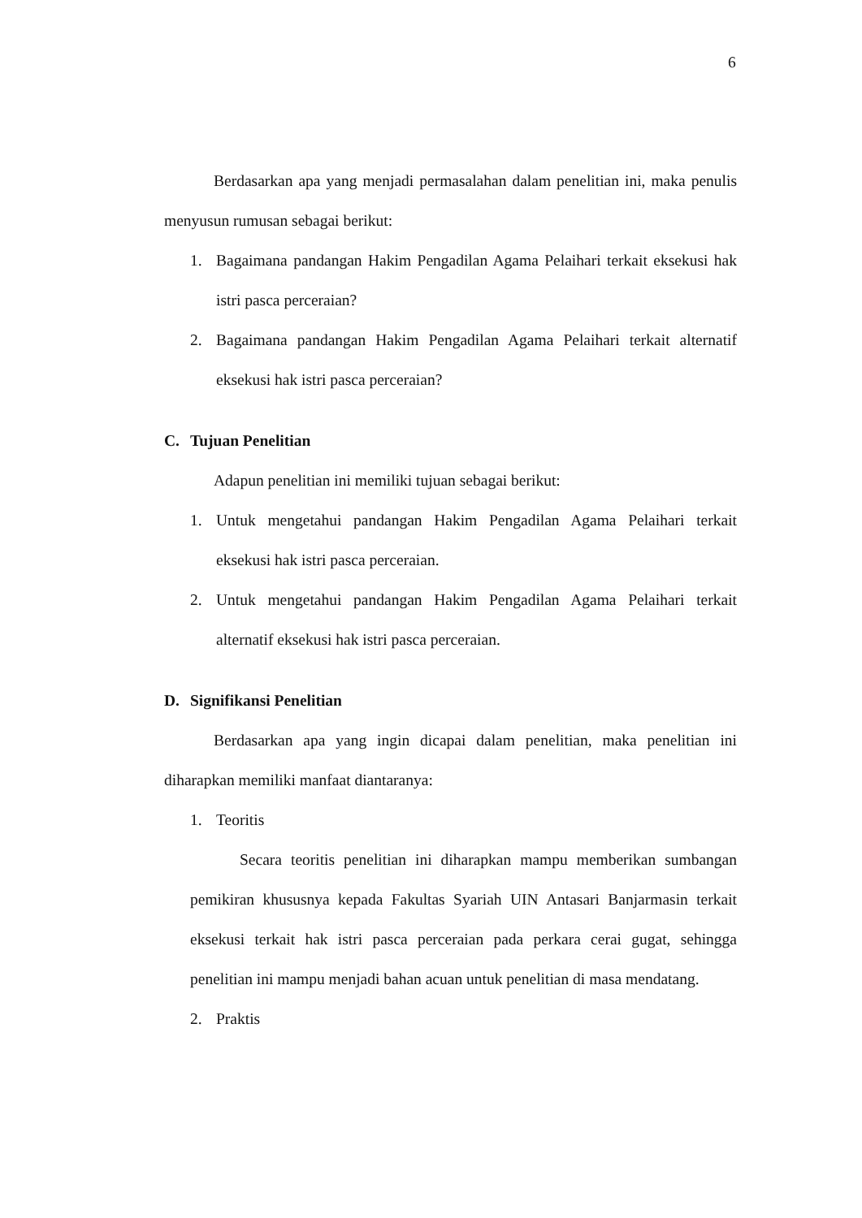6
Berdasarkan apa yang menjadi permasalahan dalam penelitian ini, maka penulis menyusun rumusan sebagai berikut:
1. Bagaimana pandangan Hakim Pengadilan Agama Pelaihari terkait eksekusi hak istri pasca perceraian?
2. Bagaimana pandangan Hakim Pengadilan Agama Pelaihari terkait alternatif eksekusi hak istri pasca perceraian?
C. Tujuan Penelitian
Adapun penelitian ini memiliki tujuan sebagai berikut:
1. Untuk mengetahui pandangan Hakim Pengadilan Agama Pelaihari terkait eksekusi hak istri pasca perceraian.
2. Untuk mengetahui pandangan Hakim Pengadilan Agama Pelaihari terkait alternatif eksekusi hak istri pasca perceraian.
D. Signifikansi Penelitian
Berdasarkan apa yang ingin dicapai dalam penelitian, maka penelitian ini diharapkan memiliki manfaat diantaranya:
1. Teoritis
Secara teoritis penelitian ini diharapkan mampu memberikan sumbangan pemikiran khususnya kepada Fakultas Syariah UIN Antasari Banjarmasin terkait eksekusi terkait hak istri pasca perceraian pada perkara cerai gugat, sehingga penelitian ini mampu menjadi bahan acuan untuk penelitian di masa mendatang.
2. Praktis